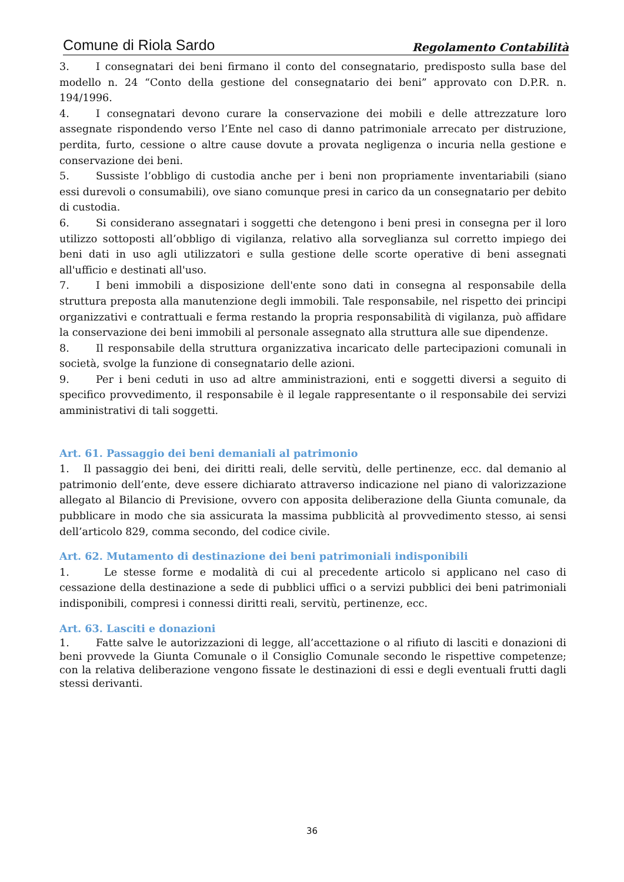Comune di Riola Sardo Regolamento Contabilità
3. I consegnatari dei beni firmano il conto del consegnatario, predisposto sulla base del modello n. 24 “Conto della gestione del consegnatario dei beni” approvato con D.P.R. n. 194/1996.
4. I consegnatari devono curare la conservazione dei mobili e delle attrezzature loro assegnate rispondendo verso l’Ente nel caso di danno patrimoniale arrecato per distruzione, perdita, furto, cessione o altre cause dovute a provata negligenza o incuria nella gestione e conservazione dei beni.
5. Sussiste l’obbligo di custodia anche per i beni non propriamente inventariabili (siano essi durevoli o consumabili), ove siano comunque presi in carico da un consegnatario per debito di custodia.
6. Si considerano assegnatari i soggetti che detengono i beni presi in consegna per il loro utilizzo sottoposti all’obbligo di vigilanza, relativo alla sorveglianza sul corretto impiego dei beni dati in uso agli utilizzatori e sulla gestione delle scorte operative di beni assegnati all'ufficio e destinati all'uso.
7. I beni immobili a disposizione dell'ente sono dati in consegna al responsabile della struttura preposta alla manutenzione degli immobili. Tale responsabile, nel rispetto dei principi organizzativi e contrattuali e ferma restando la propria responsabilità di vigilanza, può affidare la conservazione dei beni immobili al personale assegnato alla struttura alle sue dipendenze.
8. Il responsabile della struttura organizzativa incaricato delle partecipazioni comunali in società, svolge la funzione di consegnatario delle azioni.
9. Per i beni ceduti in uso ad altre amministrazioni, enti e soggetti diversi a seguito di specifico provvedimento, il responsabile è il legale rappresentante o il responsabile dei servizi amministrativi di tali soggetti.
Art. 61. Passaggio dei beni demaniali al patrimonio
1. Il passaggio dei beni, dei diritti reali, delle servitù, delle pertinenze, ecc. dal demanio al patrimonio dell’ente, deve essere dichiarato attraverso indicazione nel piano di valorizzazione allegato al Bilancio di Previsione, ovvero con apposita deliberazione della Giunta comunale, da pubblicare in modo che sia assicurata la massima pubblicità al provvedimento stesso, ai sensi dell’articolo 829, comma secondo, del codice civile.
Art. 62. Mutamento di destinazione dei beni patrimoniali indisponibili
1. Le stesse forme e modalità di cui al precedente articolo si applicano nel caso di cessazione della destinazione a sede di pubblici uffici o a servizi pubblici dei beni patrimoniali indisponibili, compresi i connessi diritti reali, servitù, pertinenze, ecc.
Art. 63. Lasciti e donazioni
1. Fatte salve le autorizzazioni di legge, all’accettazione o al rifiuto di lasciti e donazioni di beni provvede la Giunta Comunale o il Consiglio Comunale secondo le rispettive competenze; con la relativa deliberazione vengono fissate le destinazioni di essi e degli eventuali frutti dagli stessi derivanti.
36